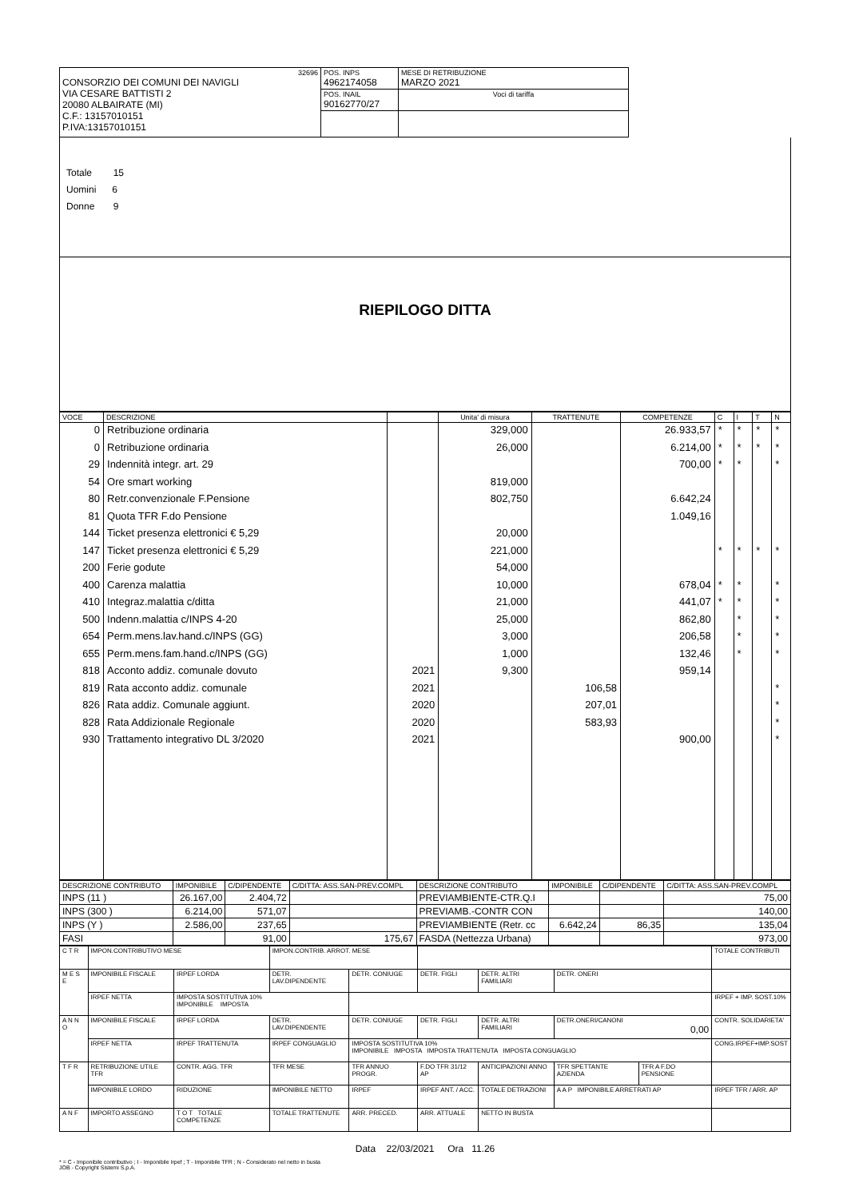| 32696 CONSORZIO DEI COMUNI DEI NAVIGLI VIA CESARE BATTISTI 2 20080 ALBAIRATE (MI) C.F.: 13157010151 P.IVA:13157010151 | POS. INPS 4962174058 | MESE DI RETRIBUZIONE MARZO 2021 |
| | POS. INAIL 90162770/27 | Voci di tariffa |
Totale 15
Uomini 6
Donne 9
RIEPILOGO DITTA
| VOCE | DESCRIZIONE | | Unita' di misura | TRATTENUTE | COMPETENZE | C | I | T | N |
| --- | --- | --- | --- | --- | --- | --- | --- | --- | --- |
| 0 | Retribuzione ordinaria | | 329,000 | | 26.933,57 | * | * | * | * |
| 0 | Retribuzione ordinaria | | 26,000 | | 6.214,00 | * | * | * | * |
| 29 | Indennità integr. art. 29 | | | | 700,00 | * | * | | * |
| 54 | Ore smart working | | 819,000 | | | | | | |
| 80 | Retr.convenzionale F.Pensione | | 802,750 | | 6.642,24 | | | | |
| 81 | Quota TFR F.do Pensione | | | | 1.049,16 | | | | |
| 144 | Ticket presenza elettronici € 5,29 | | 20,000 | | | | | | |
| 147 | Ticket presenza elettronici € 5,29 | | 221,000 | | | * | * | * | * |
| 200 | Ferie godute | | 54,000 | | | | | | |
| 400 | Carenza malattia | | 10,000 | | 678,04 | * | * | | * |
| 410 | Integraz.malattia c/ditta | | 21,000 | | 441,07 | * | * | | * |
| 500 | Indenn.malattia c/INPS 4-20 | | 25,000 | | 862,80 | | * | | * |
| 654 | Perm.mens.lav.hand.c/INPS (GG) | | 3,000 | | 206,58 | | * | | * |
| 655 | Perm.mens.fam.hand.c/INPS (GG) | | 1,000 | | 132,46 | | * | | * |
| 818 | Acconto addiz. comunale dovuto | 2021 | 9,300 | | 959,14 | | | | |
| 819 | Rata acconto addiz. comunale | 2021 | | 106,58 | | | | | * |
| 826 | Rata addiz. Comunale aggiunt. | 2020 | | 207,01 | | | | | * |
| 828 | Rata Addizionale Regionale | 2020 | | 583,93 | | | | | * |
| 930 | Trattamento integrativo DL 3/2020 | 2021 | | | 900,00 | | | | * |
| DESCRIZIONE CONTRIBUTO | IMPONIBILE | C/DIPENDENTE | C/DITTA: ASS.SAN-PREV.COMPL | DESCRIZIONE CONTRIBUTO | IMPONIBILE | C/DIPENDENTE | C/DITTA: ASS.SAN-PREV.COMPL |
| --- | --- | --- | --- | --- | --- | --- | --- |
| INPS (11 ) | 26.167,00 | 2.404,72 | | PREVIAMBIENTE-CTR.Q.I | | | 75,00 |
| INPS (300 ) | 6.214,00 | 571,07 | | PREVIAMB.-CONTR CON | | | 140,00 |
| INPS (Y ) | 2.586,00 | 237,65 | | PREVIAMBIENTE (Retr. cc | 6.642,24 | 86,35 | 135,04 |
| FASI | | 91,00 | 175,67 | FASDA (Nettezza Urbana) | | | 973,00 |
| C T R | IMPON.CONTRIBUTIVO MESE | | IMPON.CONTRIB. ARROT. MESE | | | | | | TOTALE CONTRIBUTI |
| M E S E | IMPONIBILE FISCALE | IRPEF LORDA | DETR. LAV.DIPENDENTE | DETR. CONIUGE | DETR. FIGLI | DETR. ALTRI FAMILIARI | DETR. ONERI | | |
| | IRPEF NETTA | IMPOSTA SOSTITUTIVA 10% IMPONIBILE IMPOSTA | | | | | | | IRPEF + IMP. SOST.10% |
| A N N O | IMPONIBILE FISCALE | IRPEF LORDA | DETR. LAV.DIPENDENTE | DETR. CONIUGE | DETR. FIGLI | DETR. ALTRI FAMILIARI | DETR.ONERI/CANONI 0,00 | | CONTR. SOLIDARIETA' |
| | IRPEF NETTA | IRPEF TRATTENUTA | IRPEF CONGUAGLIO | IMPOSTA SOSTITUTIVA 10% IMPONIBILE IMPOSTA IMPOSTA TRATTENUTA IMPOSTA CONGUAGLIO | | | | | CONG.IRPEF+IMP.SOST |
| T F R | RETRIBUZIONE UTILE TFR | CONTR. AGG. TFR | TFR MESE | TFR ANNUO PROGR. | F.DO TFR 31/12 AP | ANTICIPAZIONI ANNO | TFR SPETTANTE AZIENDA | TFR A F.DO PENSIONE | |
| | IMPONIBILE LORDO | RIDUZIONE | IMPONIBILE NETTO | IRPEF | IRPEF ANT. / ACC. | TOTALE DETRAZIONI | A A P IMPONIBILE ARRETRATI AP | | IRPEF TFR / ARR. AP |
| A N F | IMPORTO ASSEGNO | T O T TOTALE COMPETENZE | TOTALE TRATTENUTE | ARR. PRECED. | ARR. ATTUALE | NETTO IN BUSTA | | | |
Data 22/03/2021 Ora 11.26
* = C - Imponibile contributivo ; I - Imponibile Irpef ; T - Imponibile TFR ; N - Considerato nel netto in busta
JOB - Copyright Sistemi S.p.A.